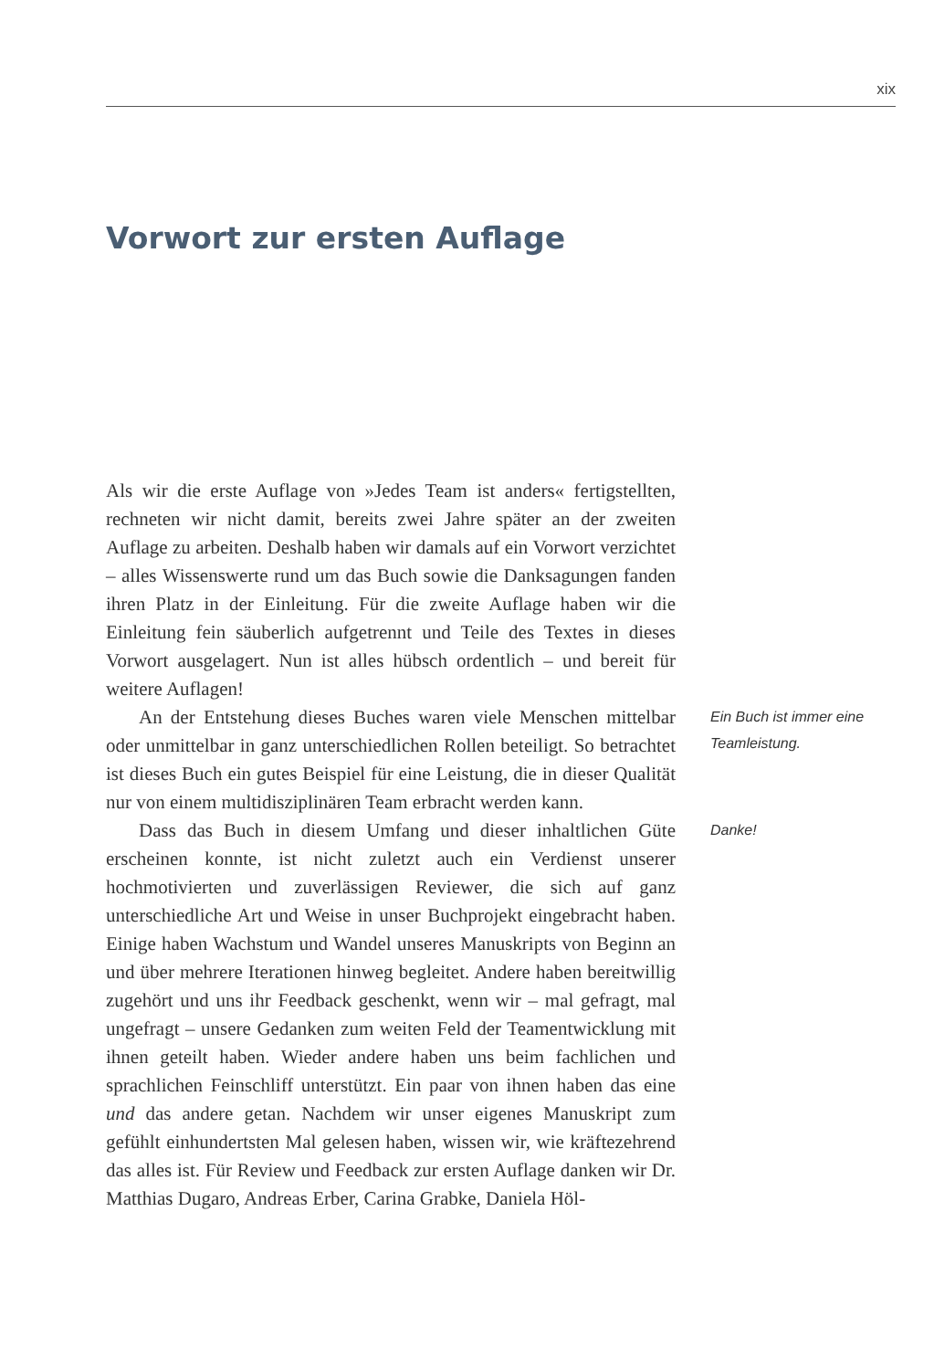xix
Vorwort zur ersten Auflage
Als wir die erste Auflage von »Jedes Team ist anders« fertigstellten, rechneten wir nicht damit, bereits zwei Jahre später an der zweiten Auflage zu arbeiten. Deshalb haben wir damals auf ein Vorwort verzichtet – alles Wissenswerte rund um das Buch sowie die Danksagungen fanden ihren Platz in der Einleitung. Für die zweite Auflage haben wir die Einleitung fein säuberlich aufgetrennt und Teile des Textes in dieses Vorwort ausgelagert. Nun ist alles hübsch ordentlich – und bereit für weitere Auflagen!
An der Entstehung dieses Buches waren viele Menschen mittelbar oder unmittelbar in ganz unterschiedlichen Rollen beteiligt. So betrachtet ist dieses Buch ein gutes Beispiel für eine Leistung, die in dieser Qualität nur von einem multidisziplinären Team erbracht werden kann.
Ein Buch ist immer eine Teamleistung.
Dass das Buch in diesem Umfang und dieser inhaltlichen Güte erscheinen konnte, ist nicht zuletzt auch ein Verdienst unserer hochmotivierten und zuverlässigen Reviewer, die sich auf ganz unterschiedliche Art und Weise in unser Buchprojekt eingebracht haben. Einige haben Wachstum und Wandel unseres Manuskripts von Beginn an und über mehrere Iterationen hinweg begleitet. Andere haben bereitwillig zugehört und uns ihr Feedback geschenkt, wenn wir – mal gefragt, mal ungefragt – unsere Gedanken zum weiten Feld der Teamentwicklung mit ihnen geteilt haben. Wieder andere haben uns beim fachlichen und sprachlichen Feinschliff unterstützt. Ein paar von ihnen haben das eine und das andere getan. Nachdem wir unser eigenes Manuskript zum gefühlt einhundertsten Mal gelesen haben, wissen wir, wie kräftezehrend das alles ist. Für Review und Feedback zur ersten Auflage danken wir Dr. Matthias Dugaro, Andreas Erber, Carina Grabke, Daniela Höl-
Danke!